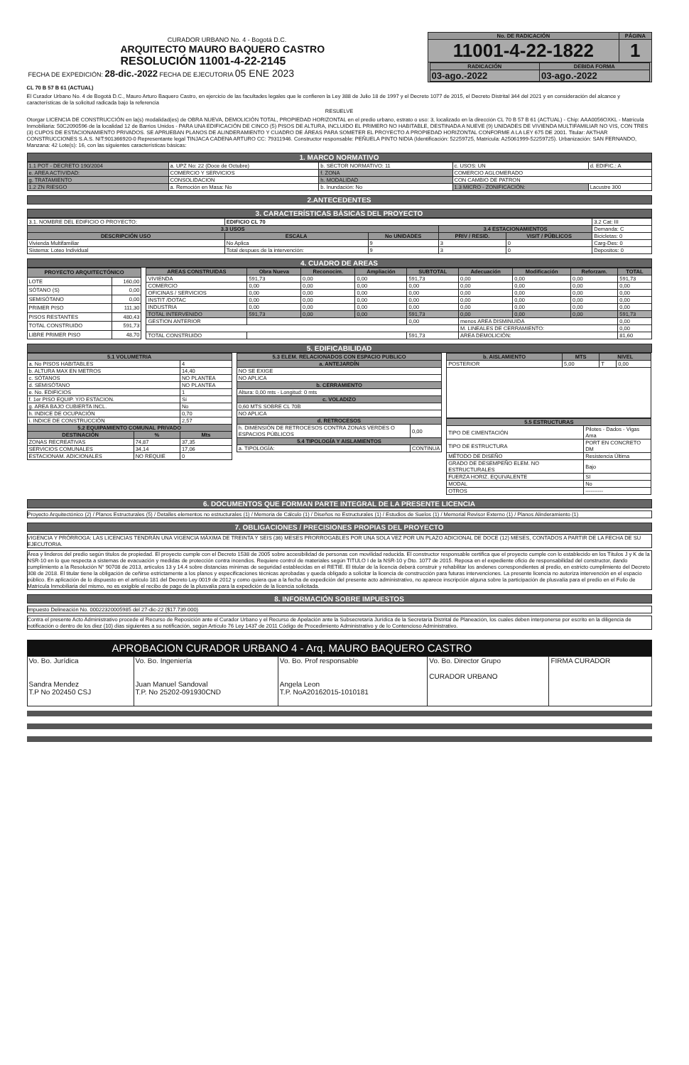| CURADOR URBANO No. 4 - Bogotá D.C. ARQUITECTO MAURO BAQUERO CASTRO RESOLUCIÓN 11001-4-22-2145 FECHA DE EXPEDICIÓN: 28-dic.-2022 FECHA DE EJECUTORIA 05 ENE 2023 | No. DE RADICACIÓN | PÁGINA |
| | 11001-4-22-1822 | 1 |
| | / RADICACIÓN / DEBIDA FORMA / / --- / --- / / 03-ago.-2022 / 03-ago.-2022 / | |
CL 70 B 57 B 61 (ACTUAL)
El Curador Urbano No. 4 de Bogotá D.C., Mauro Arturo Baquero Castro, en ejercicio de las facultades legales que le confieren la Ley 388 de Julio 18 de 1997 y el Decreto 1077 de 2015, el Decreto Distrital 344 del 2021 y en consideración del alcance y características de la solicitud radicada bajo la referencia
RESUELVE
Otorgar LICENCIA DE CONSTRUCCIÓN en la(s) modalidad(es) de OBRA NUEVA, DEMOLICIÓN TOTAL, PROPIEDAD HORIZONTAL en el predio urbano, estrato o uso: 3, localizado en la dirección CL 70 B 57 B 61 (ACTUAL) - Chip: AAA0056OXKL - Matrícula Inmobiliaria: 50C2090596 de la localidad 12 de Barrios Unidos - PARA UNA EDIFICACIÓN DE CINCO (5) PISOS DE ALTURA, INCLUIDO EL PRIMERO NO HABITABLE, DESTINADA A NUEVE (9) UNIDADES DE VIVIENDA MULTIFAMILIAR NO VIS, CON TRES (3) CUPOS DE ESTACIONAMIENTO PRIVADOS. SE APRUEBAN PLANOS DE ALINDERAMIENTO Y CUADRO DE ÁREAS PARA SOMETER EL PROYECTO A PROPIEDAD HORIZONTAL CONFORME A LA LEY 675 DE 2001. Titular: AKTHAR CONSTRUCCIONES S.A.S. NIT:901366920-0 Representante legal TINJACA CADENA ARTURO CC: 79311946. Constructor responsable: PEÑUELA PINTO NIDIA (Identificación: 52259725, Matrícula: A25061999-52259725). Urbanización: SAN FERNANDO, Manzana: 42 Lote(s): 16, con las siguientes características básicas:
1. MARCO NORMATIVO
| 1.1 POT - DECRETO 190/2004 | a. UPZ No: 22 (Doce de Octubre) | b. SECTOR NORMATIVO: 11 | c. USOS: UN | d. EDIFIC.: A |
| e. AREA ACTIVIDAD: | COMERCIO Y SERVICIOS | f. ZONA | COMERCIO AGLOMERADO | |
| g. TRATAMIENTO | CONSOLIDACION | h. MODALIDAD | CON CAMBIO DE PATRON | |
| 1.2 ZN RIESGO | a. Remoción en Masa: No | b. Inundación: No | 1.3 MICRO - ZONIFICACIÓN: | Lacustre 300 |
2.ANTECEDENTES
3. CARACTERÍSTICAS BÁSICAS DEL PROYECTO
| 3.1. NOMBRE DEL EDIFICIO O PROYECTO: | | EDIFICIO CL 70 | | | | 3.2 Cat: III |
| 3.3 USOS | | | | 3.4 ESTACIONAMIENTOS | | Demanda: C |
| DESCRIPCIÓN USO | | ESCALA | No UNIDADES | PRIV / RESID. | VISIT / PÚBLICOS | Bicicletas: 0 |
| Vivienda Multifamiliar | | No Aplica | 9 | 3 | 0 | Carg-Des: 0 |
| Sistema: Loteo Individual | Total despues de la intervención: | | 9 | 3 | 0 | Depositos: 0 |
4. CUADRO DE AREAS
| PROYECTO ARQUITECTÓNICO | |
| --- | --- |
| LOTE | 160,00 |
| SÓTANO (S) | 0,00 |
| SEMISÓTANO | 0,00 |
| PRIMER PISO | 111,30 |
| PISOS RESTANTES | 480,43 |
| TOTAL CONSTRUIDO | 591,73 |
| LIBRE PRIMER PISO | 48,70 |
| AREAS CONSTRUIDAS | Obra Nueva | Reconocim. | Ampliación | SUBTOTAL | Adecuación | Modificación | Reforzam. | TOTAL |
| --- | --- | --- | --- | --- | --- | --- | --- | --- |
| VIVIENDA | 591,73 | 0,00 | 0,00 | 591,73 | 0,00 | 0,00 | 0,00 | 591,73 |
| COMERCIO | 0,00 | 0,00 | 0,00 | 0,00 | 0,00 | 0,00 | 0,00 | 0,00 |
| OFICINAS / SERVICIOS | 0,00 | 0,00 | 0,00 | 0,00 | 0,00 | 0,00 | 0,00 | 0,00 |
| INSTIT /DOTAC | 0,00 | 0,00 | 0,00 | 0,00 | 0,00 | 0,00 | 0,00 | 0,00 |
| INDUSTRIA | 0,00 | 0,00 | 0,00 | 0,00 | 0,00 | 0,00 | 0,00 | 0,00 |
| TOTAL INTERVENIDO | 591,73 | 0,00 | 0,00 | 591,73 | 0,00 | 0,00 | 0,00 | 591,73 |
| GESTION ANTERIOR | | | | 0,00 | menos AREA DISMINUIDA | | | 0,00 |
| | | | | | M. LINEALES DE CERRAMIENTO: | | | 0,00 |
| TOTAL CONSTRUIDO | | | | 591,73 | AREA DEMOLICIÓN: | | | 81,60 |
5. EDIFICABILIDAD
| 5.1 VOLUMETRIA | | |
| --- | --- | --- |
| a. No PISOS HABITABLES | | 4 |
| b. ALTURA MAX EN METROS | | 14,40 |
| c. SÓTANOS | | NO PLANTEA |
| d. SEMISÓTANO | | NO PLANTEA |
| e. No. EDIFICIOS | | 1 |
| f. 1er PISO EQUIP. Y/O ESTACION. | | Sí |
| g. AREA BAJO CUBIERTA INCL. | | No |
| h. INDICE DE OCUPACIÓN | | 0,70 |
| i. INDICE DE CONSTRUCCIÓN | | 2,57 |
| 5.2 EQUIPAMIENTO COMUNAL PRIVADO | | |
| DESTINACIÓN | % | Mts |
| ZONAS RECREATIVAS | 74,87 | 37,35 |
| SERVICIOS COMUNALES | 34,14 | 17,06 |
| ESTACIONAM. ADICIONALES | NO REQUIE | 0 |
| 5.3 ELEM. RELACIONADOS CON ESPACIO PUBLICO | |
| --- | --- |
| a. ANTEJARDÍN | |
| NO SE EXIGE | |
| NO APLICA | |
| b. CERRAMIENTO | |
| Altura: 0,00 mts - Longitud: 0 mts | |
| c. VOLADIZO | |
| 0,60 MTS SOBRE CL 70B | |
| NO APLICA | |
| d. RETROCESOS | |
| h. DIMENSIÓN DE RETROCESOS CONTRA ZONAS VERDES O ESPACIOS PÚBLICOS | 0,00 |
| 5.4 TIPOLOGÍA Y AISLAMIENTOS | |
| a. TIPOLOGÍA: | CONTINUA |
| b. AISLAMIENTO | MTS | NIVEL | |
| --- | --- | --- | --- |
| POSTERIOR | 5,00 | T | 0,00 |
| 5.5 ESTRUCTURAS | |
| --- | --- |
| TIPO DE CIMENTACIÓN | Pilotes - Dados - Vigas Ama |
| TIPO DE ESTRUCTURA | PORT EN CONCRETO DM |
| MÉTODO DE DISEÑO | Resistencia Última |
| GRADO DE DESEMPEÑO ELEM. NO ESTRUCTURALES | Bajo |
| FUERZA HORIZ. EQUIVALENTE | SI |
| MODAL | No |
| OTROS | ---------- |
6. DOCUMENTOS QUE FORMAN PARTE INTEGRAL DE LA PRESENTE LICENCIA
Proyecto Arquitectónico (2) / Planos Estructurales (5) / Detalles elementos no estructurales (1) / Memoria de Cálculo (1) / Diseños no Estructurales (1) / Estudios de Suelos (1) / Memorial Revisor Externo (1) / Planos Alinderamiento (1)
7. OBLIGACIONES / PRECISIONES PROPIAS DEL PROYECTO
VIGENCIA Y PRÓRROGA: LAS LICENCIAS TENDRÁN UNA VIGENCIA MÁXIMA DE TREINTA Y SEIS (36) MESES PRORROGABLES POR UNA SOLA VEZ POR UN PLAZO ADICIONAL DE DOCE (12) MESES, CONTADOS A PARTIR DE LA FECHA DE SU EJECUTORIA.
Área y linderos del predio según títulos de propiedad. El proyecto cumple con el Decreto 1538 de 2005 sobre accesibilidad de personas con movilidad reducida. El constructor responsable certifica que el proyecto cumple con lo establecido en los Títulos J y K de la NSR-10 en lo que respecta a sistemas de evacuación y medidas de protección contra incendios. Requiere control de materiales según TITULO I de la NSR-10 y Dto. 1077 de 2015. Reposa en el expediente oficio de responsabilidad del constructor, dando cumplimiento a la Resolución N° 90708 de 2013, artículos 13 y 14.4 sobre distancias mínimas de seguridad establecidas en el RETIE. El titular de la licencia deberá construir y rehabilitar los andenes correspondientes al predio, en estricto cumplimiento del Decreto 308 de 2018. El titular tiene la obligación de ceñirse estrictamente a los planos y especificaciones técnicas aprobadas y queda obligado a solicitar la licencia de construcción para futuras intervenciones. La presente licencia no autoriza intervención en el espacio público. En aplicación de lo dispuesto en el artículo 181 del Decreto Ley 0019 de 2012 y como quiera que a la fecha de expedición del presente acto administrativo, no aparece inscripción alguna sobre la participación de plusvalía para el predio en el Folio de Matrícula Inmobiliaria del mismo, no es exigible el recibo de pago de la plusvalía para la expedición de la licencia solicitada.
8. INFORMACIÓN SOBRE IMPUESTOS
Impuesto Delineación No. 00022320005985 del 27-dic-22 ($17.739.000)
Contra el presente Acto Administrativo procede el Recurso de Reposición ante el Curador Urbano y el Recurso de Apelación ante la Subsecretaría Jurídica de la Secretaría Distrital de Planeación, los cuales deben interponerse por escrito en la diligencia de notificación o dentro de los diez (10) días siguientes a su notificación, según Artículo 76 Ley 1437 de 2011 Código de Procedimiento Administrativo y de lo Contencioso Administrativo.
APROBACION CURADOR URBANO 4 - Arq. MAURO BAQUERO CASTRO
| Vo. Bo. Jurídica Sandra Mendez T.P No 202450 CSJ | Vo. Bo. Ingeniería Juan Manuel Sandoval T.P. No 25202-091930CND | Vo. Bo. Prof responsable Angela Leon T.P. NoA20162015-1010181 | Vo. Bo. Director Grupo CURADOR URBANO | FIRMA CURADOR |